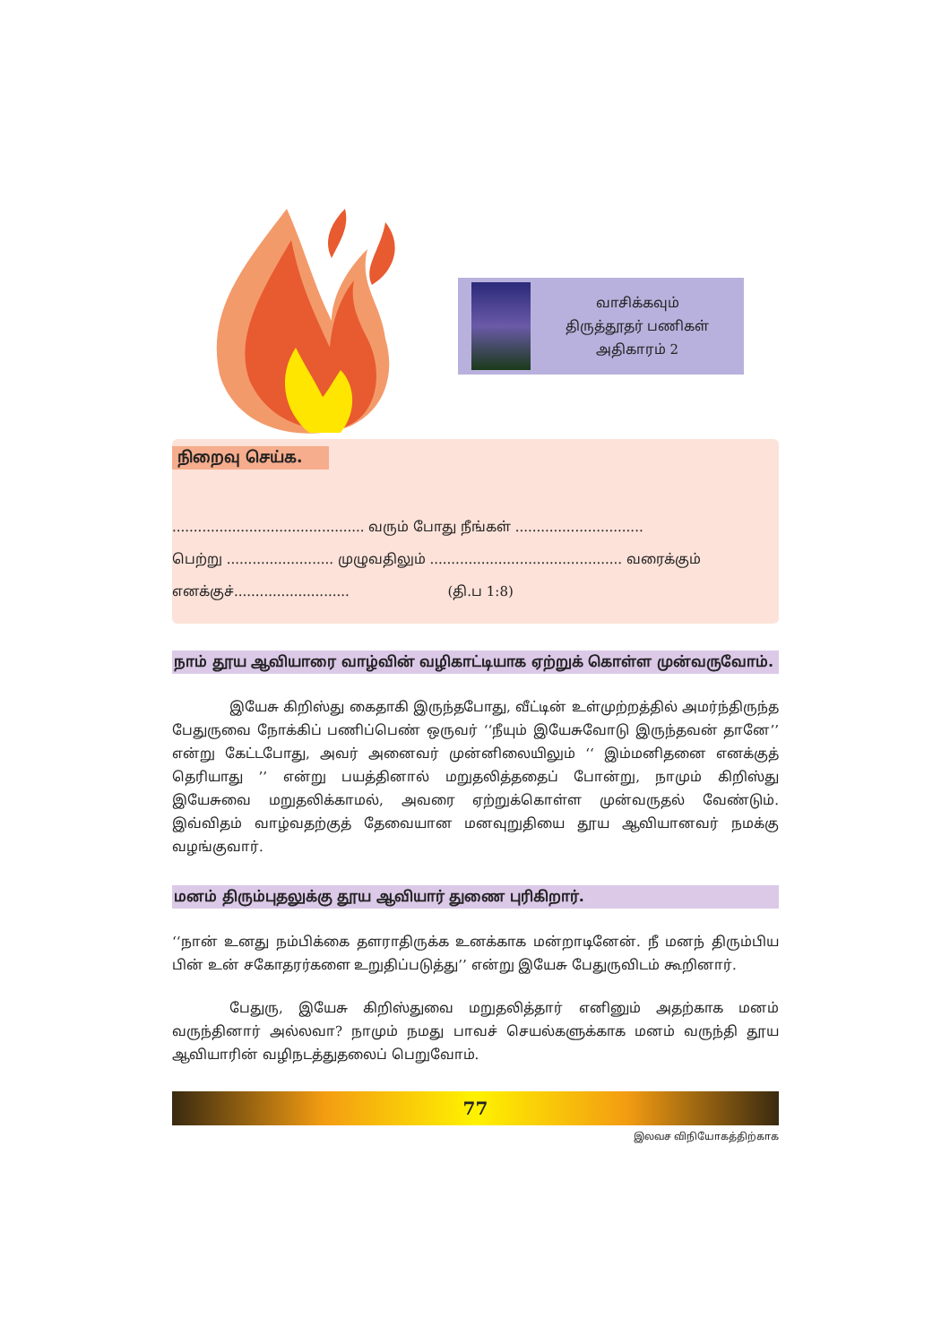வாசிக்கவும்
திருத்தூதர் பணிகள்
அதிகாரம் 2
நிறைவு செய்க.
............................................. வரும் போது நீங்கள் ..............................
பெற்று ......................... முழுவதிலும் ............................................. வரைக்கும்
எனக்குச்........................... (தி.ப 1:8)
நாம் தூய ஆவியாரை வாழ்வின் வழிகாட்டியாக ஏற்றுக் கொள்ள முன்வருவோம்.
இயேசு கிறிஸ்து கைதாகி இருந்தபோது, வீட்டின் உள்முற்றத்தில் அமர்ந்திருந்த பேதுருவை நோக்கிப் பணிப்பெண் ஒருவர் ‘‘நீயும் இயேசுவோடு இருந்தவன் தானே’’ என்று கேட்டபோது, அவர் அனைவர் முன்னிலையிலும் ‘‘ இம்மனிதனை எனக்குத் தெரியாது ’’ என்று பயத்தினால் மறுதலித்ததைப் போன்று, நாமும் கிறிஸ்து இயேசுவை மறுதலிக்காமல், அவரை ஏற்றுக்கொள்ள முன்வருதல் வேண்டும். இவ்விதம் வாழ்வதற்குத் தேவையான மனவுறுதியை தூய ஆவியானவர் நமக்கு வழங்குவார்.
மனம் திரும்புதலுக்கு தூய ஆவியார் துணை புரிகிறார்.
‘‘நான் உனது நம்பிக்கை தளராதிருக்க உனக்காக மன்றாடினேன். நீ மனந் திரும்பிய பின் உன் சகோதரர்களை உறுதிப்படுத்து’’ என்று இயேசு பேதுருவிடம் கூறினார்.
பேதுரு, இயேசு கிறிஸ்துவை மறுதலித்தார் எனினும் அதற்காக மனம் வருந்தினார் அல்லவா? நாமும் நமது பாவச் செயல்களுக்காக மனம் வருந்தி தூய ஆவியாரின் வழிநடத்துதலைப் பெறுவோம்.
77
இலவச விநியோகத்திற்காக